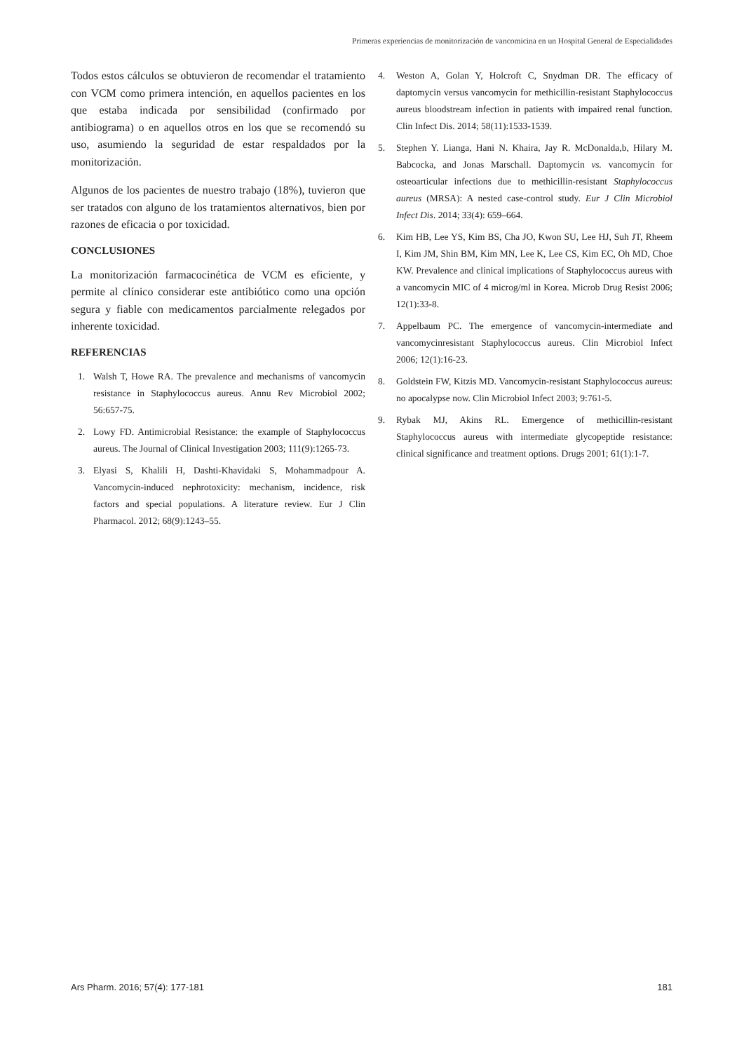Primeras experiencias de monitorización de vancomicina en un Hospital General de Especialidades
Todos estos cálculos se obtuvieron de recomendar el tratamiento con VCM como primera intención, en aquellos pacientes en los que estaba indicada por sensibilidad (confirmado por antibiograma) o en aquellos otros en los que se recomendó su uso, asumiendo la seguridad de estar respaldados por la monitorización.
Algunos de los pacientes de nuestro trabajo (18%), tuvieron que ser tratados con alguno de los tratamientos alternativos, bien por razones de eficacia o por toxicidad.
CONCLUSIONES
La monitorización farmacocinética de VCM es eficiente, y permite al clínico considerar este antibiótico como una opción segura y fiable con medicamentos parcialmente relegados por inherente toxicidad.
REFERENCIAS
1. Walsh T, Howe RA. The prevalence and mechanisms of vancomycin resistance in Staphylococcus aureus. Annu Rev Microbiol 2002; 56:657-75.
2. Lowy FD. Antimicrobial Resistance: the example of Staphylococcus aureus. The Journal of Clinical Investigation 2003; 111(9):1265-73.
3. Elyasi S, Khalili H, Dashti-Khavidaki S, Mohammadpour A. Vancomycin-induced nephrotoxicity: mechanism, incidence, risk factors and special populations. A literature review. Eur J Clin Pharmacol. 2012; 68(9):1243–55.
4. Weston A, Golan Y, Holcroft C, Snydman DR. The efficacy of daptomycin versus vancomycin for methicillin-resistant Staphylococcus aureus bloodstream infection in patients with impaired renal function. Clin Infect Dis. 2014; 58(11):1533-1539.
5. Stephen Y. Lianga, Hani N. Khaira, Jay R. McDonalda,b, Hilary M. Babcocka, and Jonas Marschall. Daptomycin vs. vancomycin for osteoarticular infections due to methicillin-resistant Staphylococcus aureus (MRSA): A nested case-control study. Eur J Clin Microbiol Infect Dis. 2014; 33(4): 659–664.
6. Kim HB, Lee YS, Kim BS, Cha JO, Kwon SU, Lee HJ, Suh JT, Rheem I, Kim JM, Shin BM, Kim MN, Lee K, Lee CS, Kim EC, Oh MD, Choe KW. Prevalence and clinical implications of Staphylococcus aureus with a vancomycin MIC of 4 microg/ml in Korea. Microb Drug Resist 2006; 12(1):33-8.
7. Appelbaum PC. The emergence of vancomycin-intermediate and vancomycinresistant Staphylococcus aureus. Clin Microbiol Infect 2006; 12(1):16-23.
8. Goldstein FW, Kitzis MD. Vancomycin-resistant Staphylococcus aureus: no apocalypse now. Clin Microbiol Infect 2003; 9:761-5.
9. Rybak MJ, Akins RL. Emergence of methicillin-resistant Staphylococcus aureus with intermediate glycopeptide resistance: clinical significance and treatment options. Drugs 2001; 61(1):1-7.
Ars Pharm. 2016; 57(4): 177-181 181